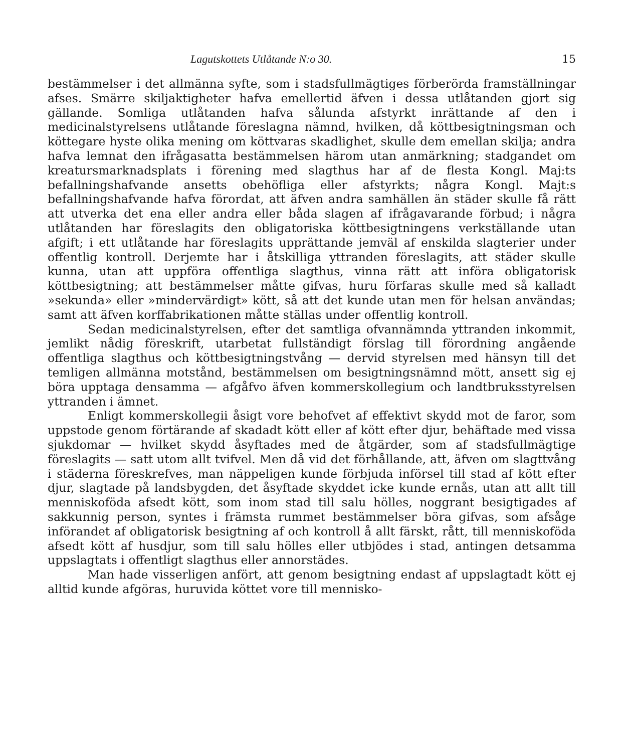Lagutskottets Utlåtande N:o 30. 15
bestämmelser i det allmänna syfte, som i stadsfullmägtiges förberörda framställningar afses. Smärre skiljaktigheter hafva emellertid äfven i dessa utlåtanden gjort sig gällande. Somliga utlåtanden hafva sålunda afstyrkt inrättande af den i medicinalstyrelsens utlåtande föreslagna nämnd, hvilken, då köttbesigtningsman och köttegare hyste olika mening om köttvaras skadlighet, skulle dem emellan skilja; andra hafva lemnat den ifrågasatta bestämmelsen härom utan anmärkning; stadgandet om kreatursmarknadsplats i förening med slagthus har af de flesta Kongl. Maj:ts befallningshafvande ansetts obehöfliga eller afstyrkts; några Kongl. Majt:s befallningshafvande hafva förordat, att äfven andra samhällen än städer skulle få rätt att utverka det ena eller andra eller båda slagen af ifrågavarande förbud; i några utlåtanden har föreslagits den obligatoriska köttbesigtningens verkställande utan afgift; i ett utlåtande har föreslagits upprättande jemväl af enskilda slagterier under offentlig kontroll. Derjemte har i åtskilliga yttranden föreslagits, att städer skulle kunna, utan att uppföra offentliga slagthus, vinna rätt att införa obligatorisk köttbesigtning; att bestämmelser måtte gifvas, huru förfaras skulle med så kalladt »sekunda» eller »mindervärdigt» kött, så att det kunde utan men för helsan användas; samt att äfven korffabrikationen måtte ställas under offentlig kontroll.
Sedan medicinalstyrelsen, efter det samtliga ofvannämnda yttranden inkommit, jemlikt nådig föreskrift, utarbetat fullständigt förslag till förordning angående offentliga slagthus och köttbesigtningstvång — dervid styrelsen med hänsyn till det temligen allmänna motstånd, bestämmelsen om besigtningsnämnd mött, ansett sig ej böra upptaga densamma — afgåfvo äfven kommerskollegium och landtbruksstyrelsen yttranden i ämnet.
Enligt kommerskollegii åsigt vore behofvet af effektivt skydd mot de faror, som uppstode genom förtärande af skadadt kött eller af kött efter djur, behäftade med vissa sjukdomar — hvilket skydd åsyftades med de åtgärder, som af stadsfullmägtige föreslagits — satt utom allt tvifvel. Men då vid det förhållande, att, äfven om slagttvång i städerna föreskrefves, man näppeligen kunde förbjuda införsel till stad af kött efter djur, slagtade på landsbygden, det åsyftade skyddet icke kunde ernås, utan att allt till menniskoföda afsedt kött, som inom stad till salu hölles, noggrant besigtigades af sakkunnig person, syntes i främsta rummet bestämmelser böra gifvas, som afsåge införandet af obligatorisk besigtning af och kontroll å allt färskt, rått, till menniskoföda afsedt kött af husdjur, som till salu hölles eller utbjödes i stad, antingen detsamma uppslagtats i offentligt slagthus eller annorstädes.
Man hade visserligen anfört, att genom besigtning endast af uppslagtadt kött ej alltid kunde afgöras, huruvida köttet vore till menni­sko-